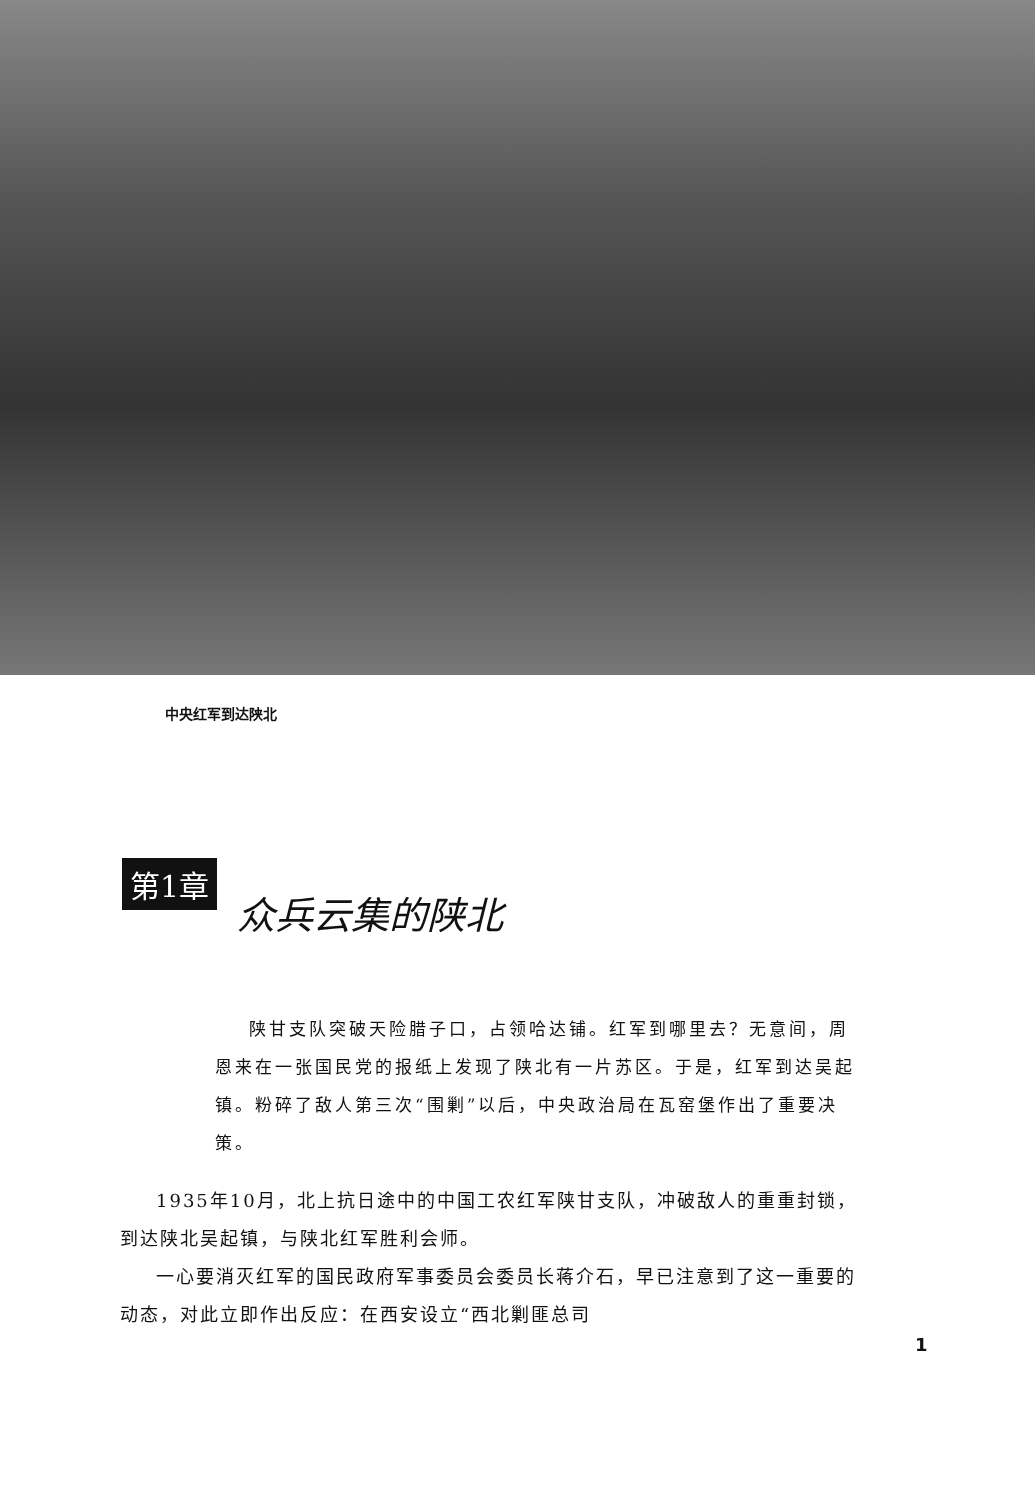中央红军到达陕北
第1章 众兵云集的陕北
陕甘支队突破天险腊子口，占领哈达铺。红军到哪里去？无意间，周恩来在一张国民党的报纸上发现了陕北有一片苏区。于是，红军到达吴起镇。粉碎了敌人第三次“围剿”以后，中央政治局在瓦窑堡作出了重要决策。
1935年10月，北上抗日途中的中国工农红军陕甘支队，冲破敌人的重重封锁，到达陕北吴起镇，与陕北红军胜利会师。
一心要消灭红军的国民政府军事委员会委员长蒋介石，早已注意到了这一重要的动态，对此立即作出反应：在西安设立“西北剿匪总司
1